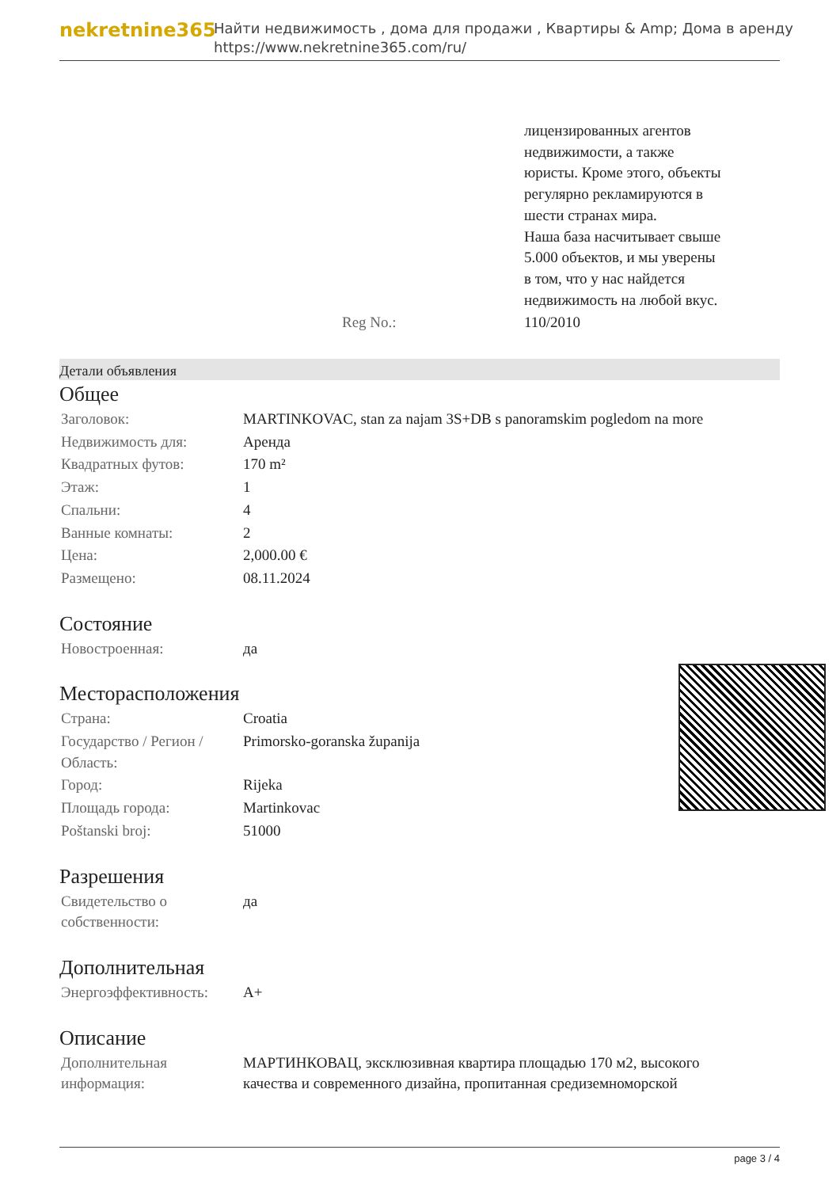nekretnine365
Найти недвижимость , дома для продажи , Квартиры & Amp; Дома в аренду
https://www.nekretnine365.com/ru/
| | лицензированных агентов недвижимости, а также юристы. Кроме этого, объекты регулярно рекламируются в шести странах мира. Наша база насчитывает свыше 5.000 объектов, и мы уверены в том, что у нас найдется недвижимость на любой вкус. |
| Reg No.: | 110/2010 |
Детали объявления
Общее
| Заголовок: | MARTINKOVAC, stan za najam 3S+DB s panoramskim pogledom na more |
| Недвижимость для: | Аренда |
| Квадратных футов: | 170 m² |
| Этаж: | 1 |
| Спальни: | 4 |
| Ванные комнаты: | 2 |
| Цена: | 2,000.00 € |
| Размещено: | 08.11.2024 |
Состояние
| Новостроенная: | да |
Месторасположения
| Страна: | Croatia |
| Государство / Регион / Область: | Primorsko-goranska županija |
| Город: | Rijeka |
| Площадь города: | Martinkovac |
| Poštanski broj: | 51000 |
Разрешения
| Свидетельство о собственности: | да |
Дополнительная
| Энергоэффективность: | A+ |
Описание
| Дополнительная информация: | МАРТИНКОВАЦ, эксклюзивная квартира площадью 170 м2, высокого качества и современного дизайна, пропитанная средиземноморской |
page 3 / 4